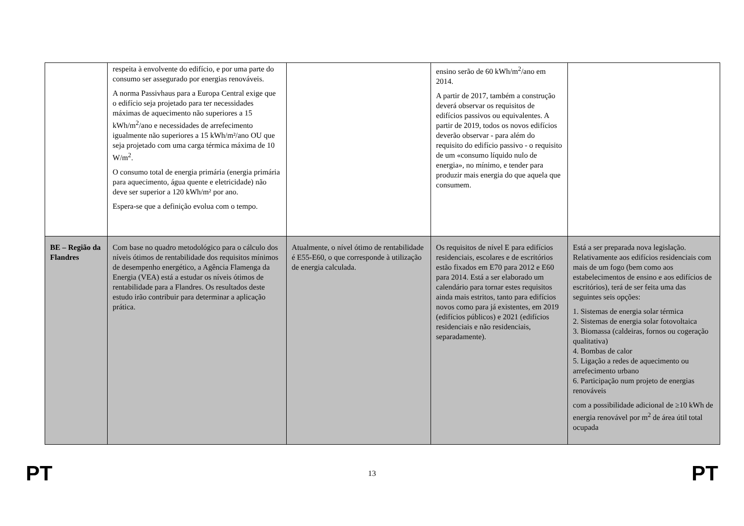| | respeita à envolvente do edifício, e por uma parte do consumo ser assegurado por energias renováveis. A norma Passivhaus para a Europa Central exige que o edifício seja projetado para ter necessidades máximas de aquecimento não superiores a 15 kWh/m<sup>2</sup>/ano e necessidades de arrefecimento igualmente não superiores a 15 kWh/m²/ano OU que seja projetado com uma carga térmica máxima de 10 W/m<sup>2</sup>. O consumo total de energia primária (energia primária para aquecimento, água quente e eletricidade) não deve ser superior a 120 kWh/m² por ano. Espera-se que a definição evolua com o tempo. | | ensino serão de 60 kWh/m<sup>2</sup>/ano em 2014. A partir de 2017, também a construção deverá observar os requisitos de edifícios passivos ou equivalentes. A partir de 2019, todos os novos edifícios deverão observar - para além do requisito do edifício passivo - o requisito de um «consumo líquido nulo de energia», no mínimo, e tender para produzir mais energia do que aquela que consumem. | |
| BE – Região da Flandres | Com base no quadro metodológico para o cálculo dos níveis ótimos de rentabilidade dos requisitos mínimos de desempenho energético, a Agência Flamenga da Energia (VEA) está a estudar os níveis ótimos de rentabilidade para a Flandres. Os resultados deste estudo irão contribuir para determinar a aplicação prática. | Atualmente, o nível ótimo de rentabilidade é E55-E60, o que corresponde à utilização de energia calculada. | Os requisitos de nível E para edifícios residenciais, escolares e de escritórios estão fixados em E70 para 2012 e E60 para 2014. Está a ser elaborado um calendário para tornar estes requisitos ainda mais estritos, tanto para edifícios novos como para já existentes, em 2019 (edifícios públicos) e 2021 (edifícios residenciais e não residenciais, separadamente). | Está a ser preparada nova legislação. Relativamente aos edifícios residenciais com mais de um fogo (bem como aos estabelecimentos de ensino e aos edifícios de escritórios), terá de ser feita uma das seguintes seis opções: 1. Sistemas de energia solar térmica 2. Sistemas de energia solar fotovoltaica 3. Biomassa (caldeiras, fornos ou cogeração qualitativa) 4. Bombas de calor 5. Ligação a redes de aquecimento ou arrefecimento urbano 6. Participação num projeto de energias renováveis com a possibilidade adicional de ≥10 kWh de energia renovável por m<sup>2</sup> de área útil total ocupada |
PT 13 PT